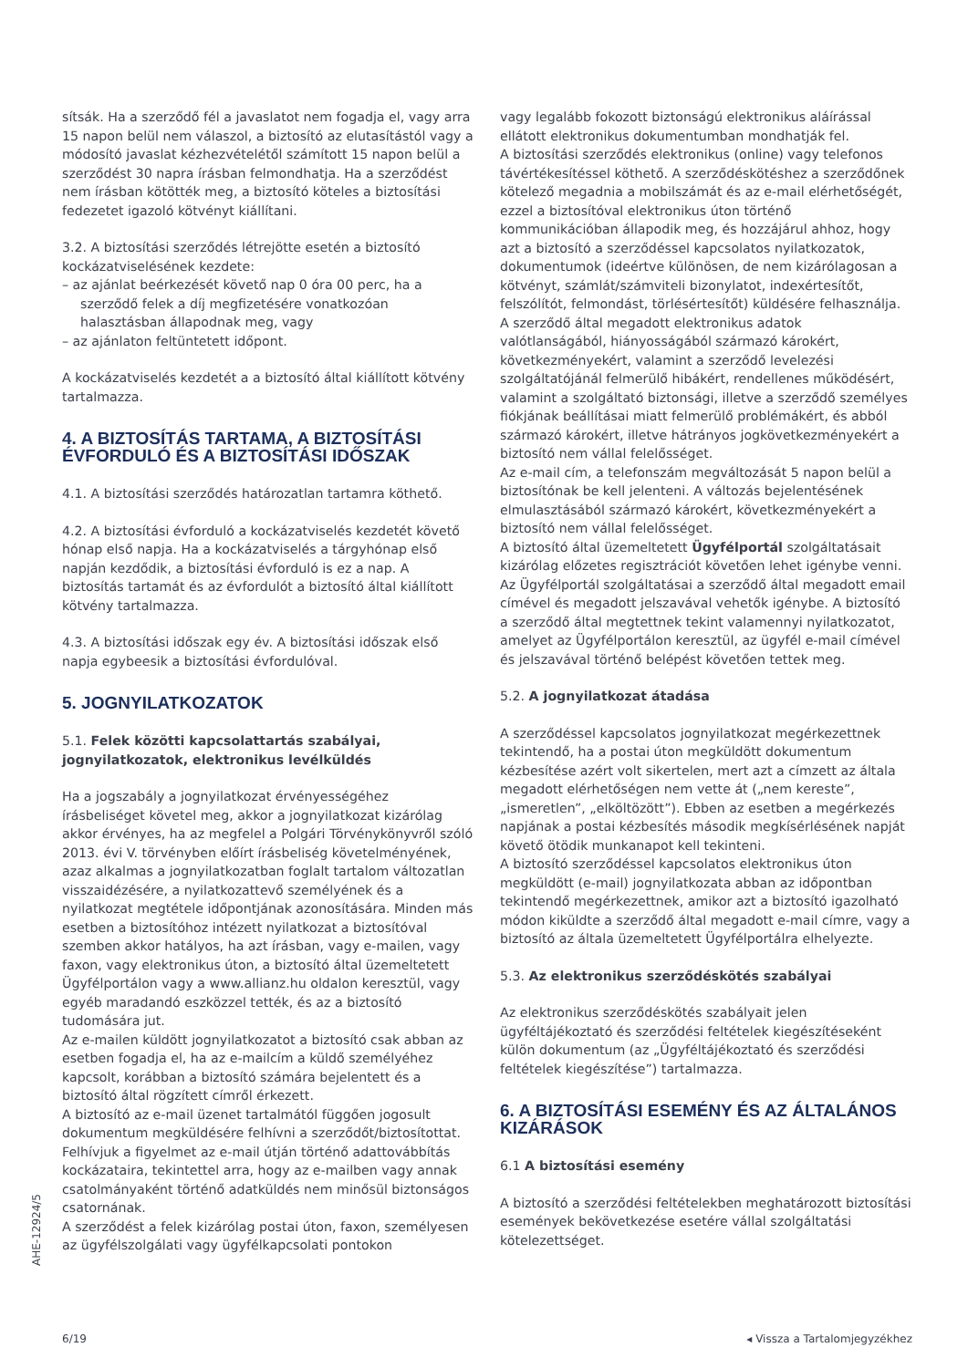sítsák. Ha a szerződő fél a javaslatot nem fogadja el, vagy arra 15 napon belül nem válaszol, a biztosító az elutasítástól vagy a módosító javaslat kézhezvételétől számított 15 napon belül a szerződést 30 napra írásban felmondhatja. Ha a szerződést nem írásban kötötték meg, a biztosító köteles a biztosítási fedezetet igazoló kötvényt kiállítani.
3.2. A biztosítási szerződés létrejötte esetén a biztosító kockázatviselésének kezdete:
– az ajánlat beérkezését követő nap 0 óra 00 perc, ha a szerződő felek a díj megfizetésére vonatkozóan halasztásban állapodnak meg, vagy
– az ajánlaton feltüntetett időpont.
A kockázatviselés kezdetét a a biztosító által kiállított kötvény tartalmazza.
4. A BIZTOSÍTÁS TARTAMA, A BIZTOSÍTÁSI ÉVFORDULÓ ÉS A BIZTOSÍTÁSI IDŐSZAK
4.1. A biztosítási szerződés határozatlan tartamra köthető.
4.2. A biztosítási évforduló a kockázatviselés kezdetét követő hónap első napja. Ha a kockázatviselés a tárgyhónap első napján kezdődik, a biztosítási évforduló is ez a nap. A biztosítás tartamát és az évfordulót a biztosító által kiállított kötvény tartalmazza.
4.3. A biztosítási időszak egy év. A biztosítási időszak első napja egybeesik a biztosítási évfordulóval.
5. JOGNYILATKOZATOK
5.1. Felek közötti kapcsolattartás szabályai, jognyilatkozatok, elektronikus levélküldés
Ha a jogszabály a jognyilatkozat érvényességéhez írásbeliséget követel meg, akkor a jognyilatkozat kizárólag akkor érvényes, ha az megfelel a Polgári Törvénykönyvről szóló 2013. évi V. törvényben előírt írásbeliség követelményének, azaz alkalmas a jognyilatkozatban foglalt tartalom változatlan visszaidézésére, a nyilatkozattevő személyének és a nyilatkozat megtétele időpontjának azonosítására. Minden más esetben a biztosítóhoz intézett nyilatkozat a biztosítóval szemben akkor hatályos, ha azt írásban, vagy e-mailen, vagy faxon, vagy elektronikus úton, a biztosító által üzemeltetett Ügyfélportálon vagy a www.allianz.hu oldalon keresztül, vagy egyéb maradandó eszközzel tették, és az a biztosító tudomására jut.
Az e-mailen küldött jognyilatkozatot a biztosító csak abban az esetben fogadja el, ha az e-mailcím a küldő személyéhez kapcsolt, korábban a biztosító számára bejelentett és a biztosító által rögzített címről érkezett.
A biztosító az e-mail üzenet tartalmától függően jogosult dokumentum megküldésére felhívni a szerződőt/biztosítottat. Felhívjuk a figyelmet az e-mail útján történő adattovábbítás kockázataira, tekintettel arra, hogy az e-mailben vagy annak csatolmányaként történő adatküldés nem minősül biztonságos csatornának.
A szerződést a felek kizárólag postai úton, faxon, személyesen az ügyfélszolgálati vagy ügyfélkapcsolati pontokon
vagy legalább fokozott biztonságú elektronikus aláírással ellátott elektronikus dokumentumban mondhatják fel.
A biztosítási szerződés elektronikus (online) vagy telefonos távértékesítéssel köthető. A szerződéskötéshez a szerződőnek kötelező megadnia a mobilszámát és az e-mail elérhetőségét, ezzel a biztosítóval elektronikus úton történő kommunikációban állapodik meg, és hozzájárul ahhoz, hogy azt a biztosító a szerződéssel kapcsolatos nyilatkozatok, dokumentumok (ideértve különösen, de nem kizárólagosan a kötvényt, számlát/számviteli bizonylatot, indexértesítőt, felszólítót, felmondást, törlésértesítőt) küldésére felhasználja.
A szerződő által megadott elektronikus adatok valótlanságából, hiányosságából származó károkért, következményekért, valamint a szerződő levelezési szolgáltatójánál felmerülő hibákért, rendellenes működésért, valamint a szolgáltató biztonsági, illetve a szerződő személyes fiókjának beállításai miatt felmerülő problémákért, és abból származó károkért, illetve hátrányos jogkövetkezményekért a biztosító nem vállal felelősséget.
Az e-mail cím, a telefonszám megváltozását 5 napon belül a biztosítónak be kell jelenteni. A változás bejelentésének elmulasztásából származó károkért, következményekért a biztosító nem vállal felelősséget.
A biztosító által üzemeltetett Ügyfélportál szolgáltatásait kizárólag előzetes regisztrációt követően lehet igénybe venni. Az Ügyfélportál szolgáltatásai a szerződő által megadott email címével és megadott jelszavával vehetők igénybe. A biztosító a szerződő által megtettnek tekint valamennyi nyilatkozatot, amelyet az Ügyfélportálon keresztül, az ügyfél e-mail címével és jelszavával történő belépést követően tettek meg.
5.2. A jognyilatkozat átadása
A szerződéssel kapcsolatos jognyilatkozat megérkezettnek tekintendő, ha a postai úton megküldött dokumentum kézbesítése azért volt sikertelen, mert azt a címzett az általa megadott elérhetőségen nem vette át („nem kereste”, „ismeretlen”, „elköltözött”). Ebben az esetben a megérkezés napjának a postai kézbesítés második megkísérlésének napját követő ötödik munkanapot kell tekinteni.
A biztosító szerződéssel kapcsolatos elektronikus úton megküldött (e-mail) jognyilatkozata abban az időpontban tekintendő megérkezettnek, amikor azt a biztosító igazolható módon kiküldte a szerződő által megadott e-mail címre, vagy a biztosító az általa üzemeltetett Ügyfélportálra elhelyezte.
5.3. Az elektronikus szerződéskötés szabályai
Az elektronikus szerződéskötés szabályait jelen ügyféltájékoztató és szerződési feltételek kiegészítéseként külön dokumentum (az „Ügyféltájékoztató és szerződési feltételek kiegészítése”) tartalmazza.
6. A BIZTOSÍTÁSI ESEMÉNY ÉS AZ ÁLTALÁNOS KIZÁRÁSOK
6.1 A biztosítási esemény
A biztosító a szerződési feltételekben meghatározott biztosítási események bekövetkezése esetére vállal szolgáltatási kötelezettséget.
AHE-12924/5
6/19 ◂ Vissza a Tartalomjegyzékhez